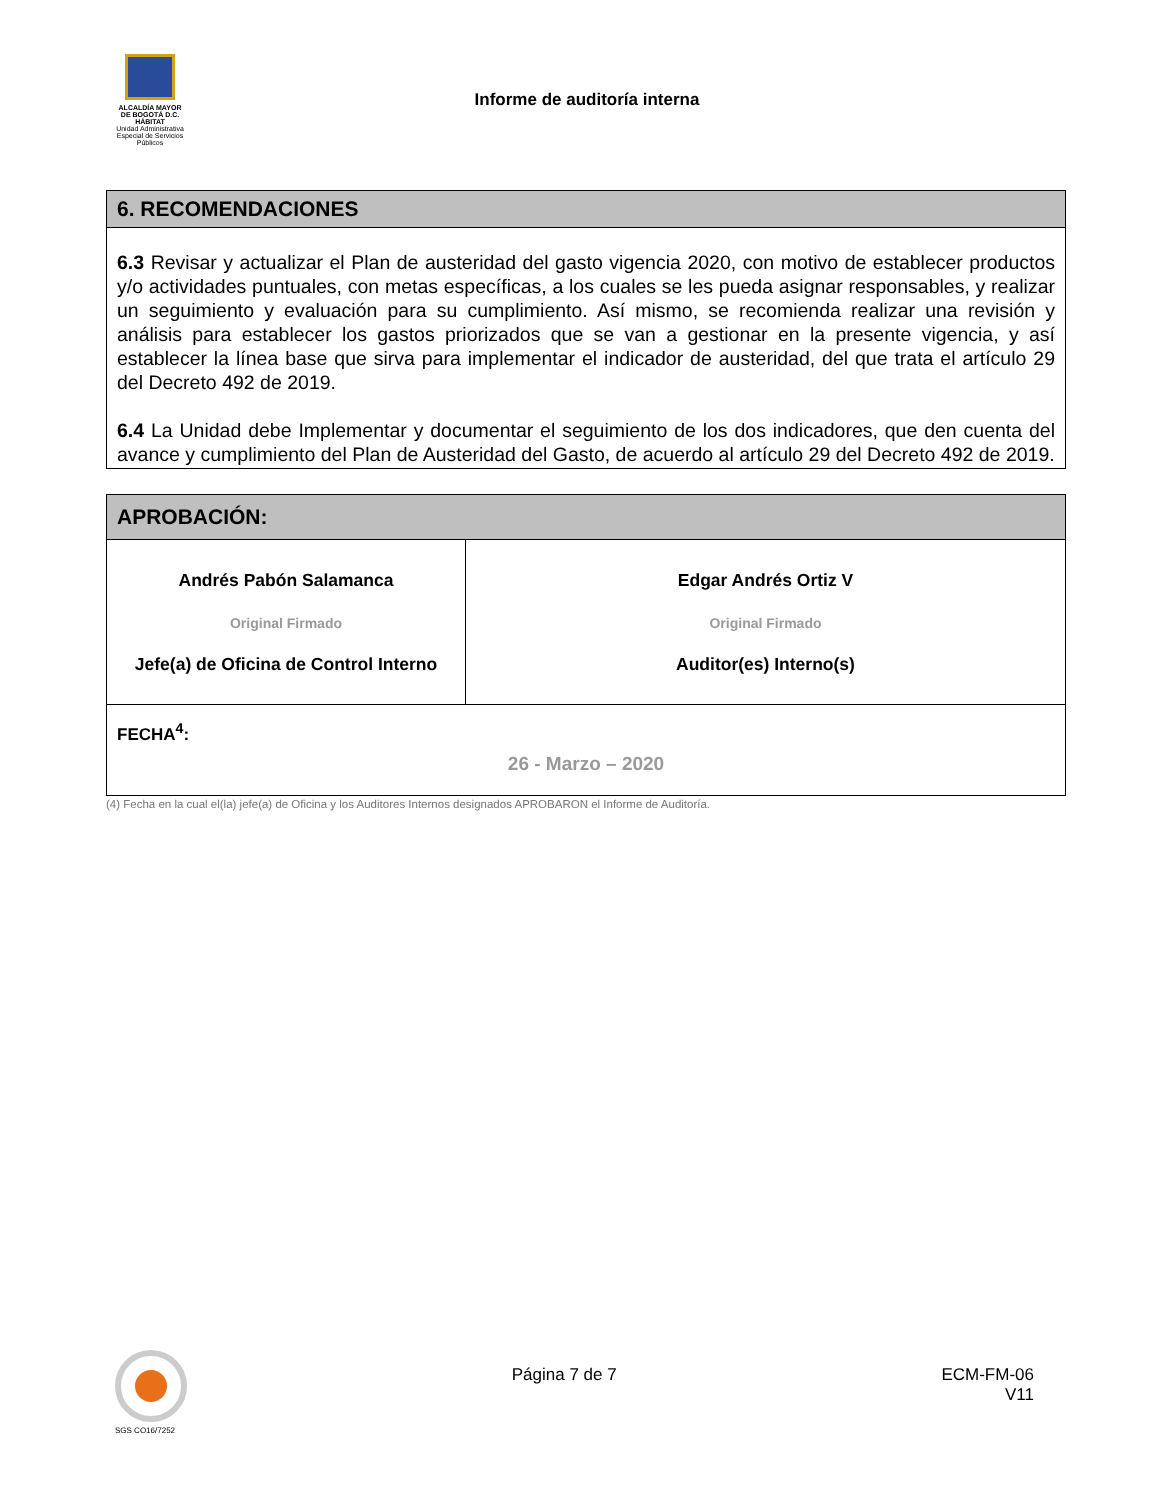ALCALDÍA MAYOR
DE BOGOTÁ D.C.
HÁBITAT
Unidad Administrativa Especial de Servicios Públicos
Informe de auditoría interna
| 6. RECOMENDACIONES |
| --- |
| 6.3 Revisar y actualizar el Plan de austeridad del gasto vigencia 2020, con motivo de establecer productos y/o actividades puntuales, con metas específicas, a los cuales se les pueda asignar responsables, y realizar un seguimiento y evaluación para su cumplimiento. Así mismo, se recomienda realizar una revisión y análisis para establecer los gastos priorizados que se van a gestionar en la presente vigencia, y así establecer la línea base que sirva para implementar el indicador de austeridad, del que trata el artículo 29 del Decreto 492 de 2019. 6.4 La Unidad debe Implementar y documentar el seguimiento de los dos indicadores, que den cuenta del avance y cumplimiento del Plan de Austeridad del Gasto, de acuerdo al artículo 29 del Decreto 492 de 2019. |
| APROBACIÓN: | |
| --- | --- |
| Andrés Pabón Salamanca Original Firmado Jefe(a) de Oficina de Control Interno | Edgar Andrés Ortiz V Original Firmado Auditor(es) Interno(s) |
| FECHA<sup>4</sup>: 26 - Marzo – 2020 | |
(4) Fecha en la cual el(la) jefe(a) de Oficina y los Auditores Internos designados APROBARON el Informe de Auditoría.
SGS CO16/7252
Página 7 de 7 ECM-FM-06
V11